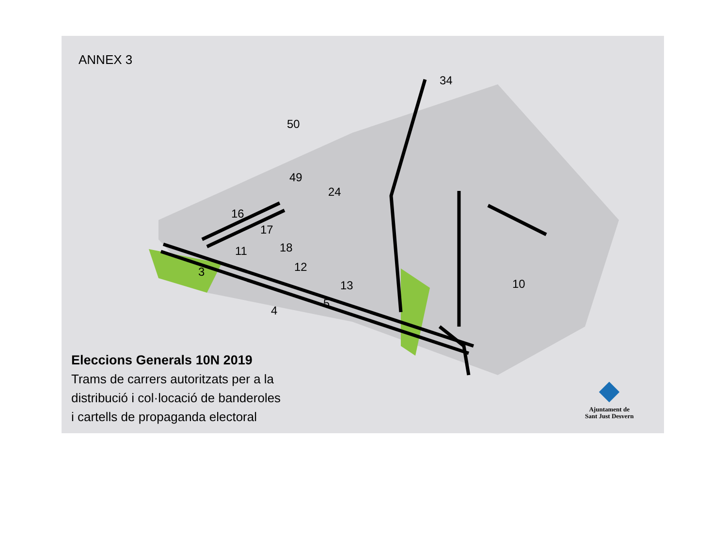ANNEX 3
3
4
5
11
12
13
16
17
18
49
50
24
34
10
Eleccions Generals 10N 2019
Trams de carrers autoritzats per a la
distribució i col·locació de banderoles
i cartells de propaganda electoral
Ajuntament de
Sant Just Desvern